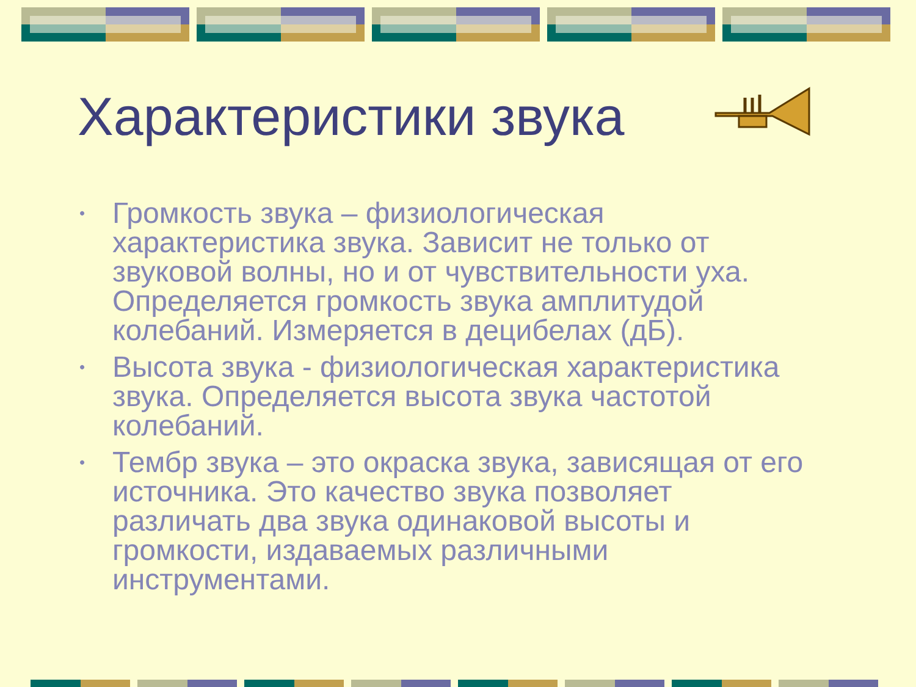Характеристики звука
• Громкость звука – физиологическая характеристика звука. Зависит не только от звуковой волны, но и от чувствительности уха. Определяется громкость звука амплитудой колебаний. Измеряется в децибелах (дБ).
• Высота звука - физиологическая характеристика звука. Определяется высота звука частотой колебаний.
• Тембр звука – это окраска звука, зависящая от его источника. Это качество звука позволяет различать два звука одинаковой высоты и громкости, издаваемых различными инструментами.